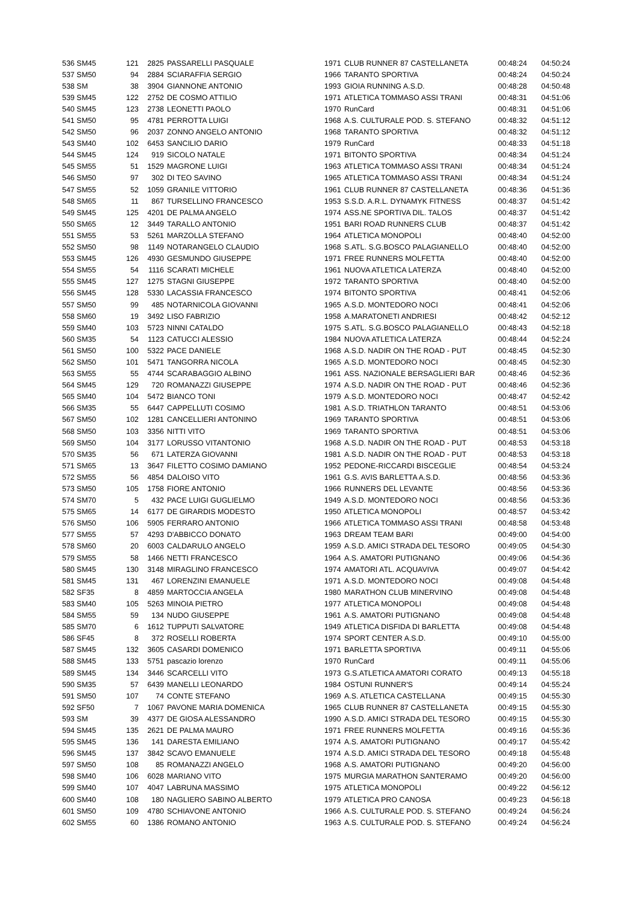| 536 SM45 | 121 | 2825 | PASSARELLI PASQUALE | 1971 | CLUB RUNNER 87 CASTELLANETA | 00:48:24 | 04:50:24 |
| 537 SM50 | 94 | 2884 | SCIARAFFIA SERGIO | 1966 | TARANTO SPORTIVA | 00:48:24 | 04:50:24 |
| 538 SM | 38 | 3904 | GIANNONE ANTONIO | 1993 | GIOIA RUNNING A.S.D. | 00:48:28 | 04:50:48 |
| 539 SM45 | 122 | 2752 | DE COSMO ATTILIO | 1971 | ATLETICA TOMMASO ASSI TRANI | 00:48:31 | 04:51:06 |
| 540 SM45 | 123 | 2738 | LEONETTI PAOLO | 1970 | RunCard | 00:48:31 | 04:51:06 |
| 541 SM50 | 95 | 4781 | PERROTTA LUIGI | 1968 | A.S. CULTURALE POD. S. STEFANO | 00:48:32 | 04:51:12 |
| 542 SM50 | 96 | 2037 | ZONNO ANGELO ANTONIO | 1968 | TARANTO SPORTIVA | 00:48:32 | 04:51:12 |
| 543 SM40 | 102 | 6453 | SANCILIO DARIO | 1979 | RunCard | 00:48:33 | 04:51:18 |
| 544 SM45 | 124 | 919 | SICOLO NATALE | 1971 | BITONTO SPORTIVA | 00:48:34 | 04:51:24 |
| 545 SM55 | 51 | 1529 | MAGRONE LUIGI | 1963 | ATLETICA TOMMASO ASSI TRANI | 00:48:34 | 04:51:24 |
| 546 SM50 | 97 | 302 | DI TEO SAVINO | 1965 | ATLETICA TOMMASO ASSI TRANI | 00:48:34 | 04:51:24 |
| 547 SM55 | 52 | 1059 | GRANILE VITTORIO | 1961 | CLUB RUNNER 87 CASTELLANETA | 00:48:36 | 04:51:36 |
| 548 SM65 | 11 | 867 | TURSELLINO FRANCESCO | 1953 | S.S.D. A.R.L. DYNAMYK FITNESS | 00:48:37 | 04:51:42 |
| 549 SM45 | 125 | 4201 | DE PALMA ANGELO | 1974 | ASS.NE SPORTIVA DIL. TALOS | 00:48:37 | 04:51:42 |
| 550 SM65 | 12 | 3449 | TARALLO ANTONIO | 1951 | BARI ROAD RUNNERS CLUB | 00:48:37 | 04:51:42 |
| 551 SM55 | 53 | 5261 | MARZOLLA STEFANO | 1964 | ATLETICA MONOPOLI | 00:48:40 | 04:52:00 |
| 552 SM50 | 98 | 1149 | NOTARANGELO CLAUDIO | 1968 | S.ATL. S.G.BOSCO PALAGIANELLO | 00:48:40 | 04:52:00 |
| 553 SM45 | 126 | 4930 | GESMUNDO GIUSEPPE | 1971 | FREE RUNNERS MOLFETTA | 00:48:40 | 04:52:00 |
| 554 SM55 | 54 | 1116 | SCARATI MICHELE | 1961 | NUOVA ATLETICA LATERZA | 00:48:40 | 04:52:00 |
| 555 SM45 | 127 | 1275 | STAGNI GIUSEPPE | 1972 | TARANTO SPORTIVA | 00:48:40 | 04:52:00 |
| 556 SM45 | 128 | 5330 | LACASSIA FRANCESCO | 1974 | BITONTO SPORTIVA | 00:48:41 | 04:52:06 |
| 557 SM50 | 99 | 485 | NOTARNICOLA GIOVANNI | 1965 | A.S.D. MONTEDORO NOCI | 00:48:41 | 04:52:06 |
| 558 SM60 | 19 | 3492 | LISO FABRIZIO | 1958 | A.MARATONETI ANDRIESI | 00:48:42 | 04:52:12 |
| 559 SM40 | 103 | 5723 | NINNI CATALDO | 1975 | S.ATL. S.G.BOSCO PALAGIANELLO | 00:48:43 | 04:52:18 |
| 560 SM35 | 54 | 1123 | CATUCCI ALESSIO | 1984 | NUOVA ATLETICA LATERZA | 00:48:44 | 04:52:24 |
| 561 SM50 | 100 | 5322 | PACE DANIELE | 1968 | A.S.D. NADIR ON THE ROAD - PUT | 00:48:45 | 04:52:30 |
| 562 SM50 | 101 | 5471 | TANGORRA NICOLA | 1965 | A.S.D. MONTEDORO NOCI | 00:48:45 | 04:52:30 |
| 563 SM55 | 55 | 4744 | SCARABAGGIO ALBINO | 1961 | ASS. NAZIONALE BERSAGLIERI BAR | 00:48:46 | 04:52:36 |
| 564 SM45 | 129 | 720 | ROMANAZZI GIUSEPPE | 1974 | A.S.D. NADIR ON THE ROAD - PUT | 00:48:46 | 04:52:36 |
| 565 SM40 | 104 | 5472 | BIANCO TONI | 1979 | A.S.D. MONTEDORO NOCI | 00:48:47 | 04:52:42 |
| 566 SM35 | 55 | 6447 | CAPPELLUTI COSIMO | 1981 | A.S.D. TRIATHLON TARANTO | 00:48:51 | 04:53:06 |
| 567 SM50 | 102 | 1281 | CANCELLIERI ANTONINO | 1969 | TARANTO SPORTIVA | 00:48:51 | 04:53:06 |
| 568 SM50 | 103 | 3356 | NITTI VITO | 1969 | TARANTO SPORTIVA | 00:48:51 | 04:53:06 |
| 569 SM50 | 104 | 3177 | LORUSSO VITANTONIO | 1968 | A.S.D. NADIR ON THE ROAD - PUT | 00:48:53 | 04:53:18 |
| 570 SM35 | 56 | 671 | LATERZA GIOVANNI | 1981 | A.S.D. NADIR ON THE ROAD - PUT | 00:48:53 | 04:53:18 |
| 571 SM65 | 13 | 3647 | FILETTO COSIMO DAMIANO | 1952 | PEDONE-RICCARDI BISCEGLIE | 00:48:54 | 04:53:24 |
| 572 SM55 | 56 | 4854 | DALOISO VITO | 1961 | G.S. AVIS BARLETTA A.S.D. | 00:48:56 | 04:53:36 |
| 573 SM50 | 105 | 1758 | FIORE ANTONIO | 1966 | RUNNERS DEL LEVANTE | 00:48:56 | 04:53:36 |
| 574 SM70 | 5 | 432 | PACE LUIGI GUGLIELMO | 1949 | A.S.D. MONTEDORO NOCI | 00:48:56 | 04:53:36 |
| 575 SM65 | 14 | 6177 | DE GIRARDIS MODESTO | 1950 | ATLETICA MONOPOLI | 00:48:57 | 04:53:42 |
| 576 SM50 | 106 | 5905 | FERRARO ANTONIO | 1966 | ATLETICA TOMMASO ASSI TRANI | 00:48:58 | 04:53:48 |
| 577 SM55 | 57 | 4293 | D'ABBICCO DONATO | 1963 | DREAM TEAM BARI | 00:49:00 | 04:54:00 |
| 578 SM60 | 20 | 6003 | CALDARULO ANGELO | 1959 | A.S.D. AMICI STRADA DEL TESORO | 00:49:05 | 04:54:30 |
| 579 SM55 | 58 | 1466 | NETTI FRANCESCO | 1964 | A.S. AMATORI PUTIGNANO | 00:49:06 | 04:54:36 |
| 580 SM45 | 130 | 3148 | MIRAGLINO FRANCESCO | 1974 | AMATORI ATL. ACQUAVIVA | 00:49:07 | 04:54:42 |
| 581 SM45 | 131 | 467 | LORENZINI EMANUELE | 1971 | A.S.D. MONTEDORO NOCI | 00:49:08 | 04:54:48 |
| 582 SF35 | 8 | 4859 | MARTOCCIA ANGELA | 1980 | MARATHON CLUB MINERVINO | 00:49:08 | 04:54:48 |
| 583 SM40 | 105 | 5263 | MINOIA PIETRO | 1977 | ATLETICA MONOPOLI | 00:49:08 | 04:54:48 |
| 584 SM55 | 59 | 134 | NUDO GIUSEPPE | 1961 | A.S. AMATORI PUTIGNANO | 00:49:08 | 04:54:48 |
| 585 SM70 | 6 | 1612 | TUPPUTI SALVATORE | 1949 | ATLETICA DISFIDA DI BARLETTA | 00:49:08 | 04:54:48 |
| 586 SF45 | 8 | 372 | ROSELLI ROBERTA | 1974 | SPORT CENTER A.S.D. | 00:49:10 | 04:55:00 |
| 587 SM45 | 132 | 3605 | CASARDI DOMENICO | 1971 | BARLETTA SPORTIVA | 00:49:11 | 04:55:06 |
| 588 SM45 | 133 | 5751 | pascazio lorenzo | 1970 | RunCard | 00:49:11 | 04:55:06 |
| 589 SM45 | 134 | 3446 | SCARCELLI VITO | 1973 | G.S.ATLETICA AMATORI CORATO | 00:49:13 | 04:55:18 |
| 590 SM35 | 57 | 6439 | MANELLI LEONARDO | 1984 | OSTUNI RUNNER'S | 00:49:14 | 04:55:24 |
| 591 SM50 | 107 | 74 | CONTE STEFANO | 1969 | A.S. ATLETICA CASTELLANA | 00:49:15 | 04:55:30 |
| 592 SF50 | 7 | 1067 | PAVONE MARIA DOMENICA | 1965 | CLUB RUNNER 87 CASTELLANETA | 00:49:15 | 04:55:30 |
| 593 SM | 39 | 4377 | DE GIOSA ALESSANDRO | 1990 | A.S.D. AMICI STRADA DEL TESORO | 00:49:15 | 04:55:30 |
| 594 SM45 | 135 | 2621 | DE PALMA MAURO | 1971 | FREE RUNNERS MOLFETTA | 00:49:16 | 04:55:36 |
| 595 SM45 | 136 | 141 | DARESTA EMILIANO | 1974 | A.S. AMATORI PUTIGNANO | 00:49:17 | 04:55:42 |
| 596 SM45 | 137 | 3842 | SCAVO EMANUELE | 1974 | A.S.D. AMICI STRADA DEL TESORO | 00:49:18 | 04:55:48 |
| 597 SM50 | 108 | 85 | ROMANAZZI ANGELO | 1968 | A.S. AMATORI PUTIGNANO | 00:49:20 | 04:56:00 |
| 598 SM40 | 106 | 6028 | MARIANO VITO | 1975 | MURGIA MARATHON SANTERAMO | 00:49:20 | 04:56:00 |
| 599 SM40 | 107 | 4047 | LABRUNA MASSIMO | 1975 | ATLETICA MONOPOLI | 00:49:22 | 04:56:12 |
| 600 SM40 | 108 | 180 | NAGLIERO SABINO ALBERTO | 1979 | ATLETICA PRO CANOSA | 00:49:23 | 04:56:18 |
| 601 SM50 | 109 | 4780 | SCHIAVONE ANTONIO | 1966 | A.S. CULTURALE POD. S. STEFANO | 00:49:24 | 04:56:24 |
| 602 SM55 | 60 | 1386 | ROMANO ANTONIO | 1963 | A.S. CULTURALE POD. S. STEFANO | 00:49:24 | 04:56:24 |